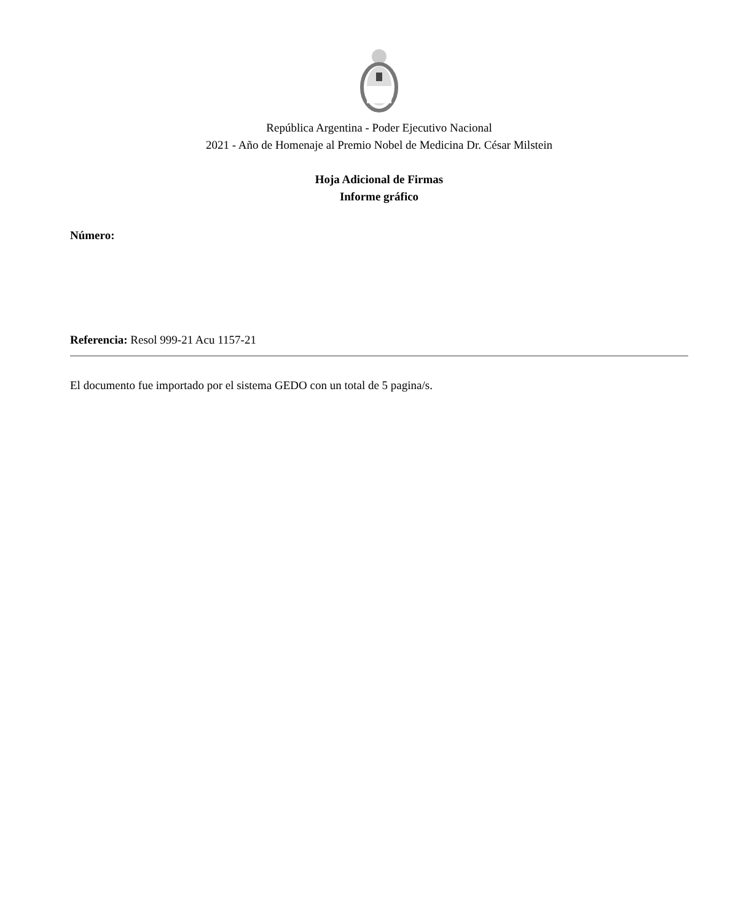República Argentina - Poder Ejecutivo Nacional
2021 - Año de Homenaje al Premio Nobel de Medicina Dr. César Milstein
Hoja Adicional de Firmas
Informe gráfico
Número:
Referencia: Resol 999-21 Acu 1157-21
El documento fue importado por el sistema GEDO con un total de 5 pagina/s.